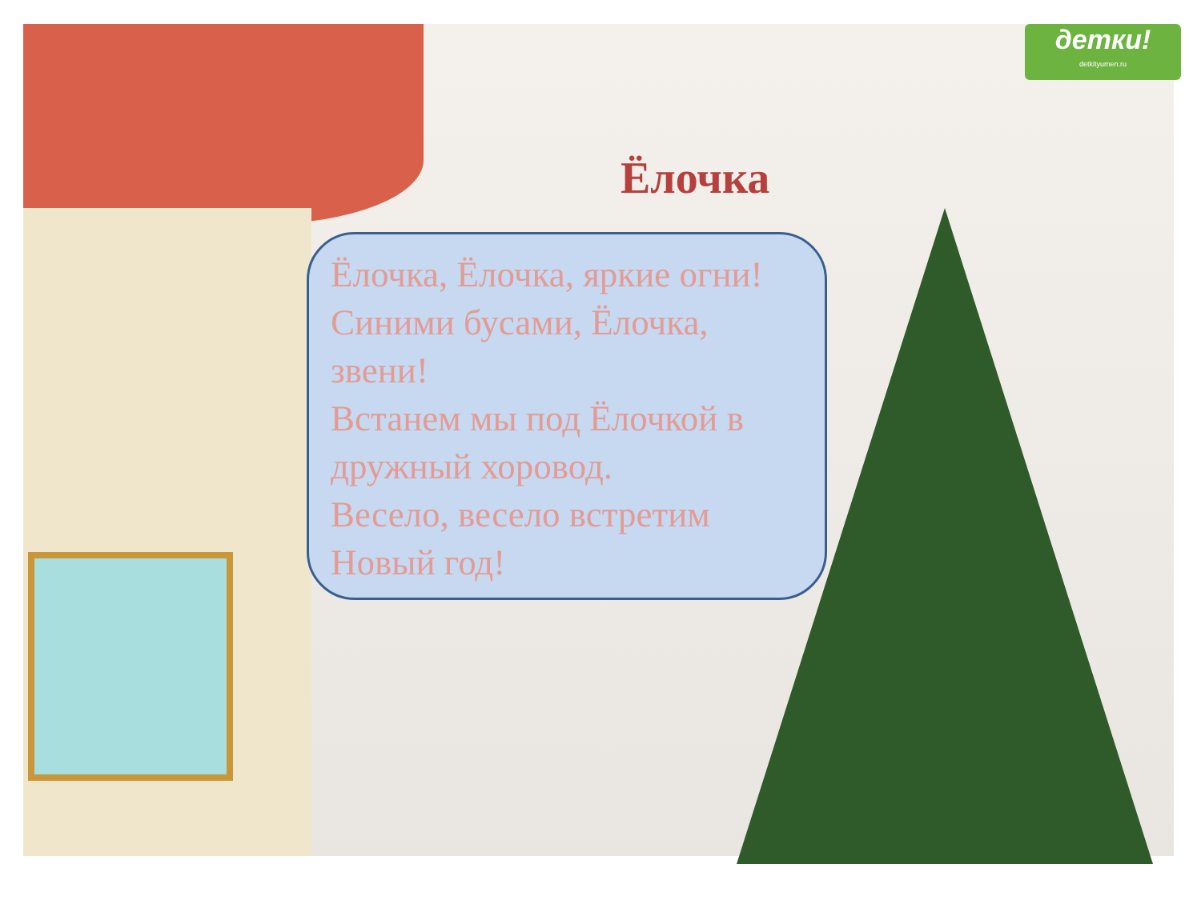детки!
detkityumen.ru
Ёлочка
Ёлочка, Ёлочка, яркие огни!
Синими бусами, Ёлочка, звени!
Встанем мы под Ёлочкой в дружный хоровод.
Весело, весело встретим Новый год!